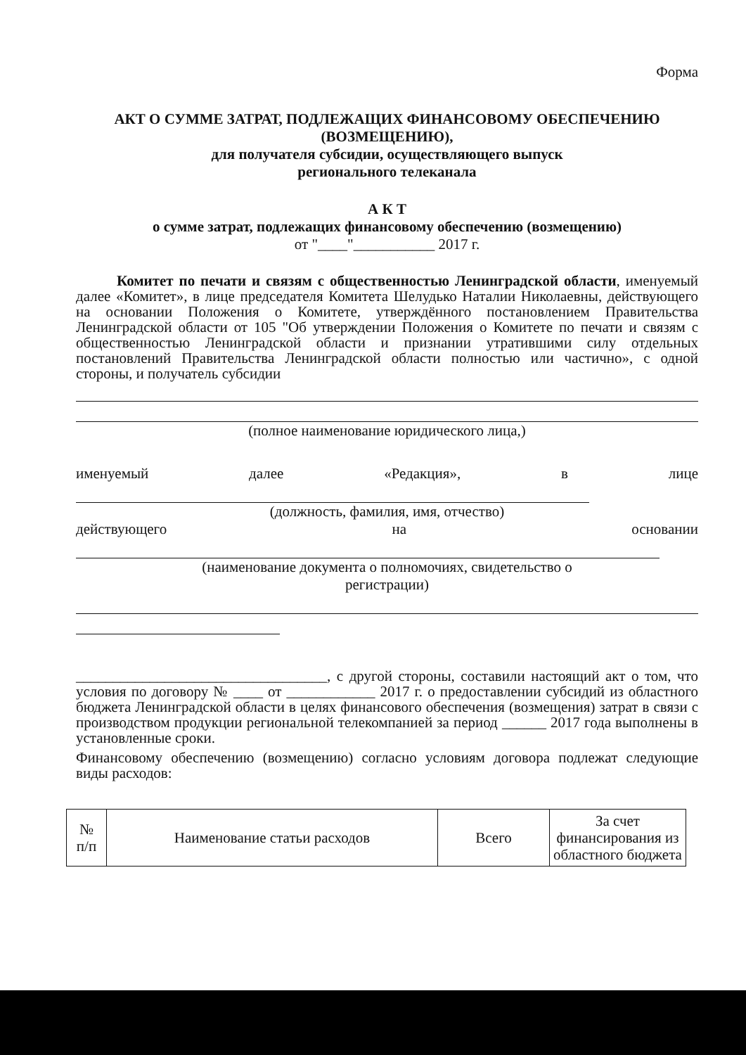Форма
АКТ О СУММЕ ЗАТРАТ, ПОДЛЕЖАЩИХ ФИНАНСОВОМУ ОБЕСПЕЧЕНИЮ (ВОЗМЕЩЕНИЮ),
для получателя субсидии, осуществляющего выпуск
регионального телеканала
А К Т
о сумме затрат, подлежащих финансовому обеспечению (возмещению)
от "____"___________ 2017 г.
Комитет по печати и связям с общественностью Ленинградской области, именуемый далее «Комитет», в лице председателя Комитета Шелудько Наталии Николаевны, действующего на основании Положения о Комитете, утверждённого постановлением Правительства Ленинградской области от 105 "Об утверждении Положения о Комитете по печати и связям с общественностью Ленинградской области и признании утратившими силу отдельных постановлений Правительства Ленинградской области полностью или частично», с одной стороны, и получатель субсидии
(полное наименование юридического лица,)
именуемый далее «Редакция», в лице
(должность, фамилия, имя, отчество)
действующего на основании
(наименование документа о полномочиях, свидетельство о
регистрации)
__________________________________, с другой стороны, составили настоящий акт о том, что условия по договору № ____ от ____________ 2017 г. о предоставлении субсидий из областного бюджета Ленинградской области в целях финансового обеспечения (возмещения) затрат в связи с производством продукции региональной телекомпанией за период ______ 2017 года выполнены в установленные сроки.
Финансовому обеспечению (возмещению) согласно условиям договора подлежат следующие виды расходов:
| № п/п | Наименование статьи расходов | Всего | За счет финансирования из областного бюджета |
| --- | --- | --- | --- |